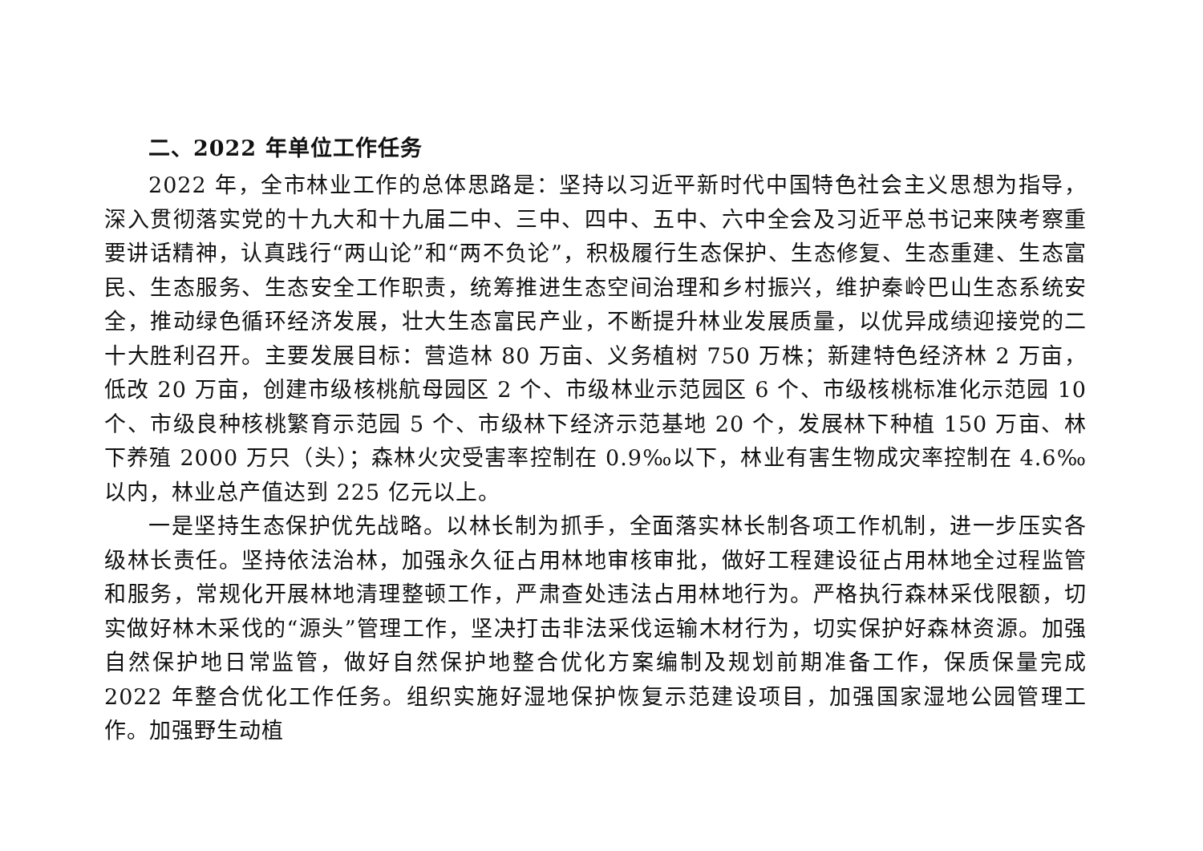二、2022 年单位工作任务
2022 年，全市林业工作的总体思路是：坚持以习近平新时代中国特色社会主义思想为指导，深入贯彻落实党的十九大和十九届二中、三中、四中、五中、六中全会及习近平总书记来陕考察重要讲话精神，认真践行“两山论”和“两不负论”，积极履行生态保护、生态修复、生态重建、生态富民、生态服务、生态安全工作职责，统筹推进生态空间治理和乡村振兴，维护秦岭巴山生态系统安全，推动绿色循环经济发展，壮大生态富民产业，不断提升林业发展质量，以优异成绩迎接党的二十大胜利召开。主要发展目标：营造林 80 万亩、义务植树 750 万株；新建特色经济林 2 万亩，低改 20 万亩，创建市级核桃航母园区 2 个、市级林业示范园区 6 个、市级核桃标准化示范园 10 个、市级良种核桃繁育示范园 5 个、市级林下经济示范基地 20 个，发展林下种植 150 万亩、林下养殖 2000 万只（头）；森林火灾受害率控制在 0.9‰以下，林业有害生物成灾率控制在 4.6‰以内，林业总产值达到 225 亿元以上。
一是坚持生态保护优先战略。以林长制为抓手，全面落实林长制各项工作机制，进一步压实各级林长责任。坚持依法治林，加强永久征占用林地审核审批，做好工程建设征占用林地全过程监管和服务，常规化开展林地清理整顿工作，严肃查处违法占用林地行为。严格执行森林采伐限额，切实做好林木采伐的“源头”管理工作，坚决打击非法采伐运输木材行为，切实保护好森林资源。加强自然保护地日常监管，做好自然保护地整合优化方案编制及规划前期准备工作，保质保量完成 2022 年整合优化工作任务。组织实施好湿地保护恢复示范建设项目，加强国家湿地公园管理工作。加强野生动植